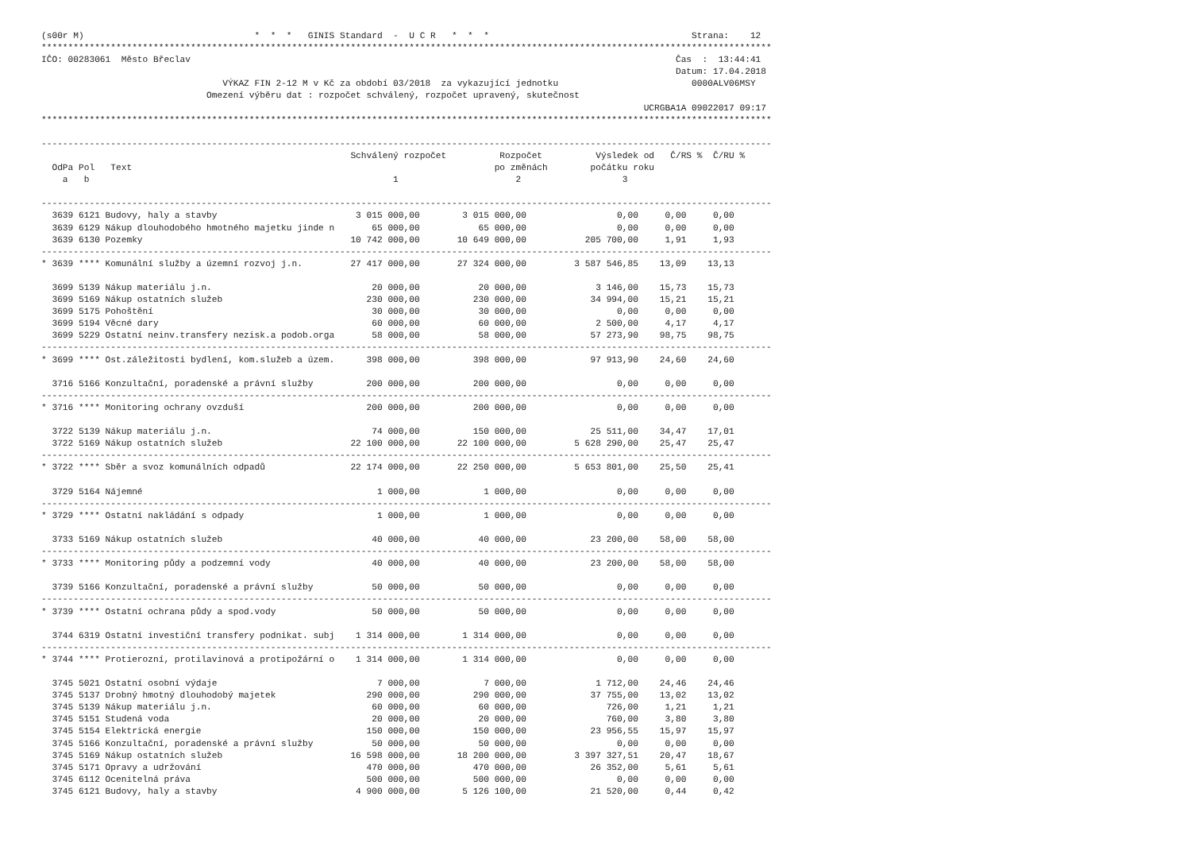(s00r M)                                *  *  *   GINIS Standard  -  U C R   *  *  *                                      Strana:    12
*****************************************************************************************************************************************
IČO: 00283061  Město Břeclav                                                                                           Čas  :  13:44:41
                                                                                                                       Datum: 17.04.2018
                                  VÝKAZ FIN 2-12 M v Kč za období 03/2018  za vykazující jednotku                         0000ALV06MSY
                               Omezení výběru dat : rozpočet schválený, rozpočet upravený, skutečnost
                                                                                                                 UCRGBA1A 09022017 09:17
*****************************************************************************************************************************************

-----------------------------------------------------------------------------------------------------------------------------------------
                                                          Schválený rozpočet          Rozpočet          Výsledek od   Č/RS %  Č/RU %
  OdPa Pol   Text                                                                    po změnách        počátku roku
    a   b                                                         1                      2                   3

-----------------------------------------------------------------------------------------------------------------------------------------
  3639 6121 Budovy, haly a stavby                          3 015 000,00        3 015 000,00                 0,00     0,00     0,00
  3639 6129 Nákup dlouhodobého hmotného majetku jinde n       65 000,00           65 000,00                 0,00     0,00     0,00
  3639 6130 Pozemky                                       10 742 000,00       10 649 000,00           205 700,00     1,91     1,93
-----------------------------------------------------------------------------------------------------------------------------------------
* 3639 **** Komunální služby a územní rozvoj j.n.         27 417 000,00       27 324 000,00         3 587 546,85    13,09    13,13

  3699 5139 Nákup materiálu j.n.                              20 000,00           20 000,00             3 146,00    15,73    15,73
  3699 5169 Nákup ostatních služeb                           230 000,00          230 000,00            34 994,00    15,21    15,21
  3699 5175 Pohoštění                                         30 000,00           30 000,00                 0,00     0,00     0,00
  3699 5194 Věcné dary                                        60 000,00           60 000,00             2 500,00     4,17     4,17
  3699 5229 Ostatní neinv.transfery nezisk.a podob.orga       58 000,00           58 000,00            57 273,90    98,75    98,75
-----------------------------------------------------------------------------------------------------------------------------------------
* 3699 **** Ost.záležitosti bydlení, kom.služeb a územ.      398 000,00          398 000,00            97 913,90    24,60    24,60

  3716 5166 Konzultační, poradenské a právní služby          200 000,00          200 000,00                 0,00     0,00     0,00
-----------------------------------------------------------------------------------------------------------------------------------------
* 3716 **** Monitoring ochrany ovzduší                       200 000,00          200 000,00                 0,00     0,00     0,00

  3722 5139 Nákup materiálu j.n.                              74 000,00          150 000,00            25 511,00    34,47    17,01
  3722 5169 Nákup ostatních služeb                        22 100 000,00       22 100 000,00         5 628 290,00    25,47    25,47
-----------------------------------------------------------------------------------------------------------------------------------------
* 3722 **** Sběr a svoz komunálních odpadů                22 174 000,00       22 250 000,00         5 653 801,00    25,50    25,41

  3729 5164 Nájemné                                            1 000,00            1 000,00                 0,00     0,00     0,00
-----------------------------------------------------------------------------------------------------------------------------------------
* 3729 **** Ostatní nakládání s odpady                         1 000,00            1 000,00                 0,00     0,00     0,00

  3733 5169 Nákup ostatních služeb                            40 000,00           40 000,00            23 200,00    58,00    58,00
-----------------------------------------------------------------------------------------------------------------------------------------
* 3733 **** Monitoring půdy a podzemní vody                   40 000,00           40 000,00            23 200,00    58,00    58,00

  3739 5166 Konzultační, poradenské a právní služby           50 000,00           50 000,00                 0,00     0,00     0,00
-----------------------------------------------------------------------------------------------------------------------------------------
* 3739 **** Ostatní ochrana půdy a spod.vody                  50 000,00           50 000,00                 0,00     0,00     0,00

  3744 6319 Ostatní investiční transfery podnikat. subj    1 314 000,00        1 314 000,00                 0,00     0,00     0,00
-----------------------------------------------------------------------------------------------------------------------------------------
* 3744 **** Protierozní, protilavinová a protipožární o    1 314 000,00        1 314 000,00                 0,00     0,00     0,00

  3745 5021 Ostatní osobní výdaje                              7 000,00            7 000,00             1 712,00    24,46    24,46
  3745 5137 Drobný hmotný dlouhodobý majetek                 290 000,00          290 000,00            37 755,00    13,02    13,02
  3745 5139 Nákup materiálu j.n.                              60 000,00           60 000,00               726,00     1,21     1,21
  3745 5151 Studená voda                                      20 000,00           20 000,00               760,00     3,80     3,80
  3745 5154 Elektrická energie                               150 000,00          150 000,00            23 956,55    15,97    15,97
  3745 5166 Konzultační, poradenské a právní služby           50 000,00           50 000,00                 0,00     0,00     0,00
  3745 5169 Nákup ostatních služeb                        16 598 000,00       18 200 000,00         3 397 327,51    20,47    18,67
  3745 5171 Opravy a udržování                               470 000,00          470 000,00            26 352,00     5,61     5,61
  3745 6112 Ocenitelná práva                                 500 000,00          500 000,00                 0,00     0,00     0,00
  3745 6121 Budovy, haly a stavby                          4 900 000,00        5 126 100,00            21 520,00     0,44     0,42